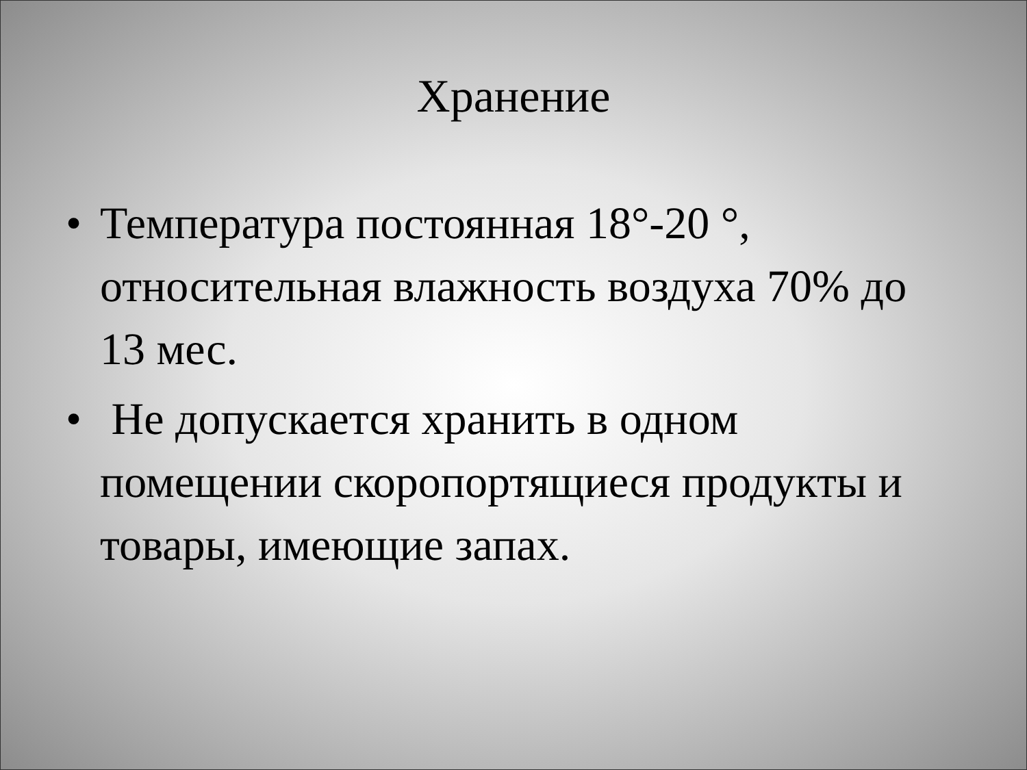Хранение
• Температура постоянная 18°-20 °, относительная влажность воздуха 70% до 13 мес.
• Не допускается хранить в одном помещении скоропортящиеся продукты и товары, имеющие запах.